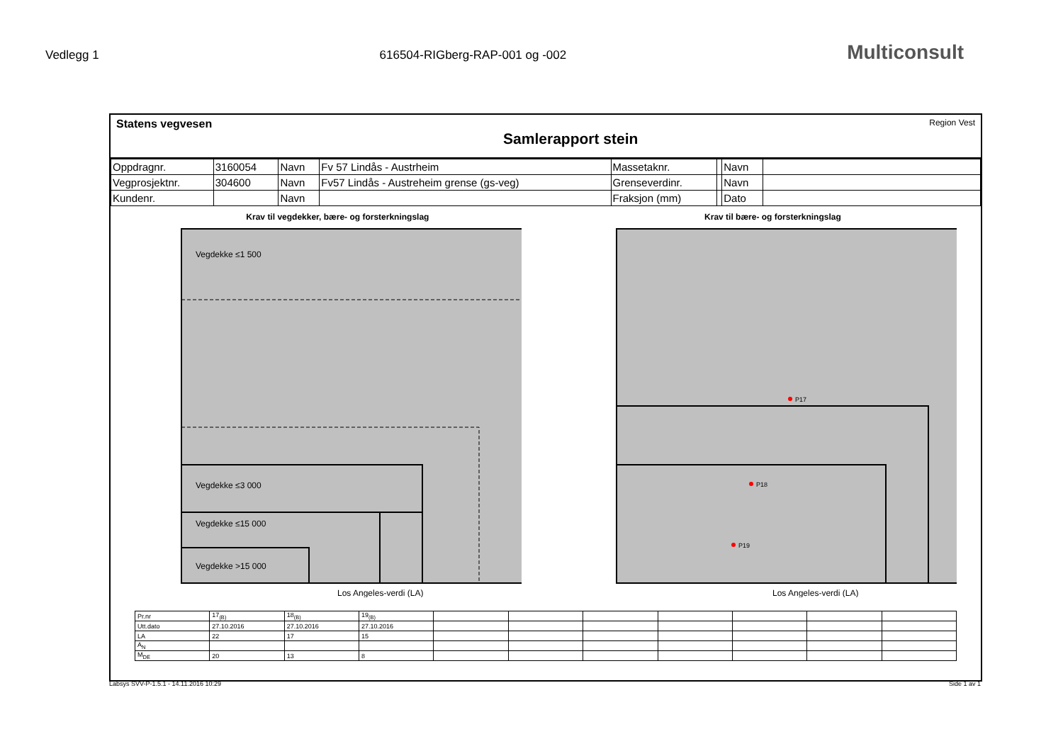Vedlegg 1 616504-RIGberg-RAP-001 og -002 Multiconsult
Statens vegvesen
Samlerapport stein
Region Vest
| Oppdragnr. | 3160054 | Navn | Fv 57 Lindås - Austrheim | Massetaknr. | | Navn | |
| Vegprosjektnr. | 304600 | Navn | Fv57 Lindås - Austreheim grense (gs-veg) | Grenseverdinr. | | Navn | |
| Kundenr. | | Navn | | Fraksjon (mm) | | Dato | |
Krav til vegdekker, bære- og forsterkningslag
Vegdekke ≤1 500
Vegdekke ≤3 000
Vegdekke ≤15 000
Vegdekke >15 000
Los Angeles-verdi (LA)
Krav til bære- og forsterkningslag
P17
P18
P19
Los Angeles-verdi (LA)
| Pr.nr | 17<sub>(B)</sub> | 18<sub>(B)</sub> | 19<sub>(B)</sub> | | | | | | | |
| Utt.dato | 27.10.2016 | 27.10.2016 | 27.10.2016 | | | | | | | |
| LA | 22 | 17 | 15 | | | | | | | |
| A<sub>N</sub> | | | | | | | | | | |
| M<sub>DE</sub> | 20 | 13 | 8 | | | | | | | |
Labsys SVV-P-1.5.1 - 14.11.2016 10:29 Side 1 av 1